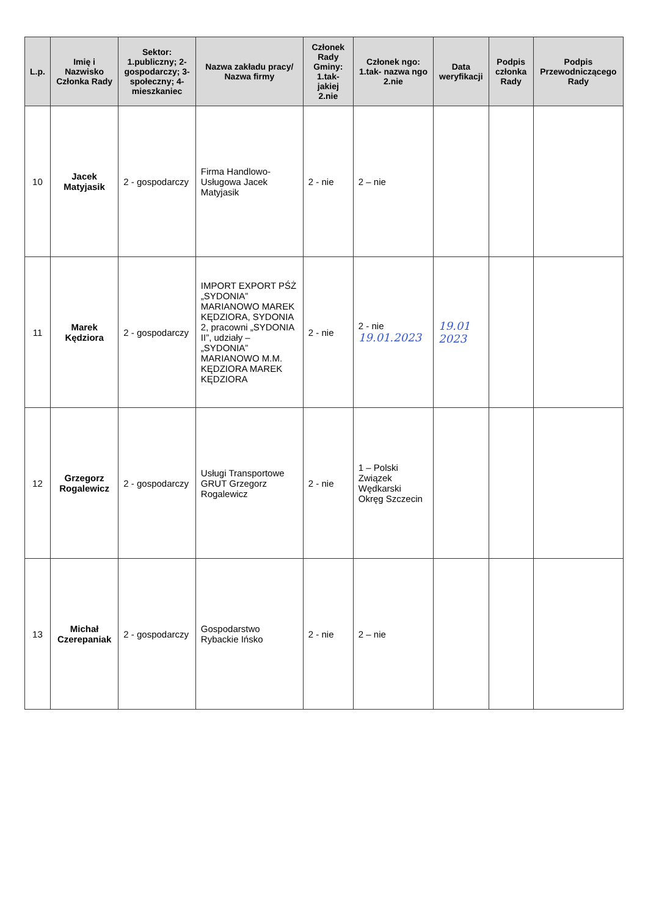| L.p. | Imię i Nazwisko Członka Rady | Sektor: 1.publiczny; 2-gospodarczy; 3-społeczny; 4-mieszkaniec | Nazwa zakładu pracy/ Nazwa firmy | Członek Rady Gminy: 1.tak- jakiej 2.nie | Członek ngo: 1.tak- nazwa ngo 2.nie | Data weryfikacji | Podpis członka Rady | Podpis Przewodniczącego Rady |
| --- | --- | --- | --- | --- | --- | --- | --- | --- |
| 10 | Jacek Matyjasik | 2 - gospodarczy | Firma Handlowo-Usługowa Jacek Matyjasik | 2 - nie | 2 – nie | | | |
| 11 | Marek Kędziora | 2 - gospodarczy | IMPORT EXPORT PŚŻ „SYDONIA” MARIANOWO MAREK KĘDZIORA, SYDONIA 2, pracowni „SYDONIA II”, udziały – „SYDONIA” MARIANOWO M.M. KĘDZIORA MAREK KĘDZIORA | 2 - nie | 2 - nie 19.01.2023 | 19.01 2023 | | |
| 12 | Grzegorz Rogalewicz | 2 - gospodarczy | Usługi Transportowe GRUT Grzegorz Rogalewicz | 2 - nie | 1 – Polski Związek Wędkarski Okręg Szczecin | | | |
| 13 | Michał Czerepaniak | 2 - gospodarczy | Gospodarstwo Rybackie Ińsko | 2 - nie | 2 – nie | | | |